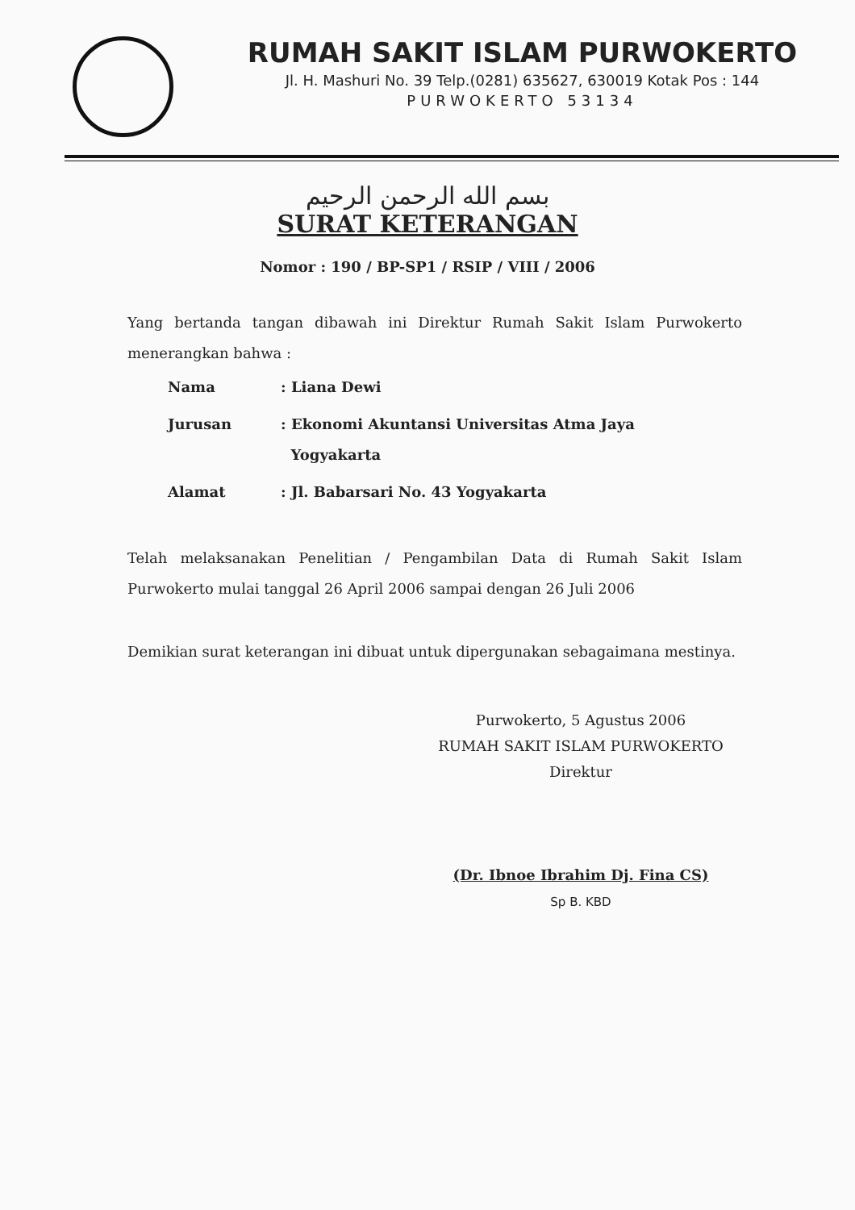RUMAH SAKIT ISLAM PURWOKERTO
Jl. H. Mashuri No. 39 Telp.(0281) 635627, 630019 Kotak Pos : 144
PURWOKERTO 53134
بسم الله الرحمن الرحيم
SURAT KETERANGAN
Nomor : 190 / BP-SP1 / RSIP / VIII / 2006
Yang bertanda tangan dibawah ini Direktur Rumah Sakit Islam Purwokerto menerangkan bahwa :
| Nama | : Liana Dewi |
| Jurusan | : Ekonomi Akuntansi Universitas Atma Jaya Yogyakarta |
| Alamat | : Jl. Babarsari No. 43 Yogyakarta |
Telah melaksanakan Penelitian / Pengambilan Data di Rumah Sakit Islam Purwokerto mulai tanggal 26 April 2006 sampai dengan 26 Juli 2006
Demikian surat keterangan ini dibuat untuk dipergunakan sebagaimana mestinya.
Purwokerto, 5 Agustus 2006
RUMAH SAKIT ISLAM PURWOKERTO
Direktur
(Dr. Ibnoe Ibrahim Dj. Fina CS)
Sp B. KBD